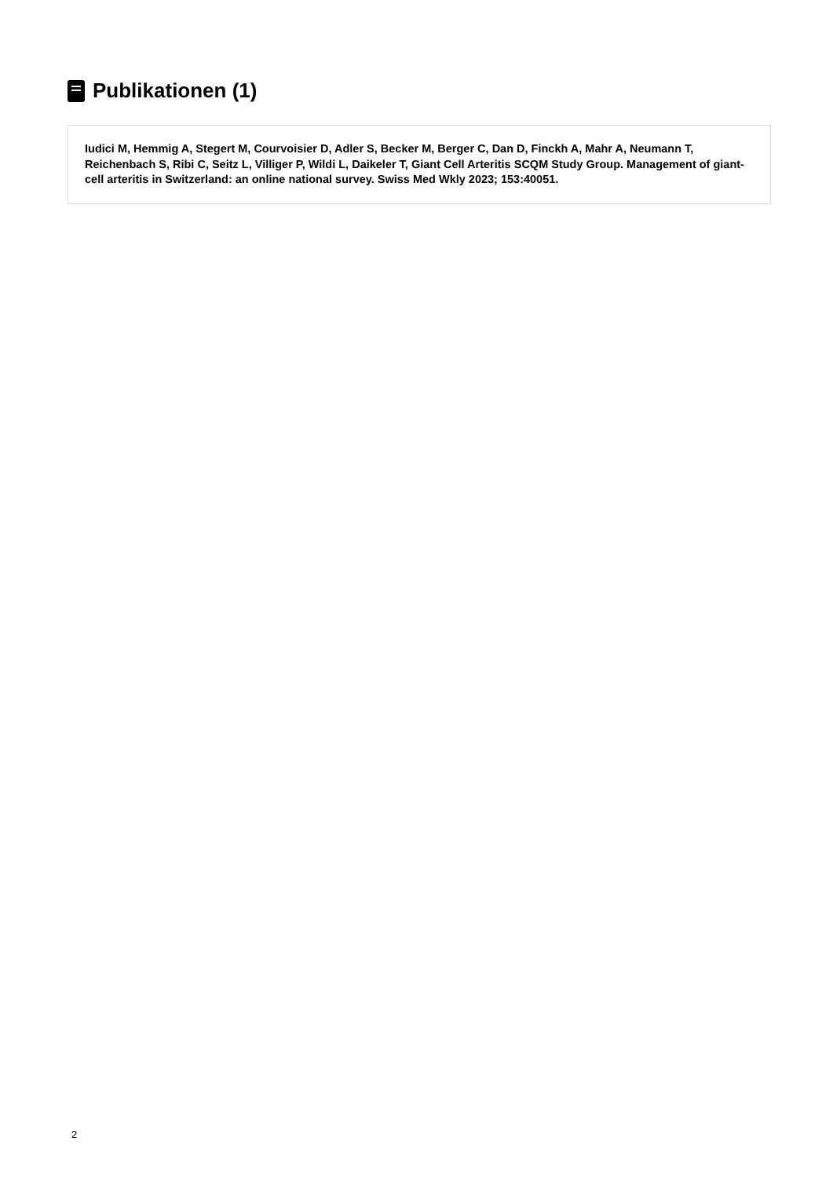Publikationen (1)
Iudici M, Hemmig A, Stegert M, Courvoisier D, Adler S, Becker M, Berger C, Dan D, Finckh A, Mahr A, Neumann T, Reichenbach S, Ribi C, Seitz L, Villiger P, Wildi L, Daikeler T, Giant Cell Arteritis SCQM Study Group. Management of giant-cell arteritis in Switzerland: an online national survey. Swiss Med Wkly 2023; 153:40051.
2